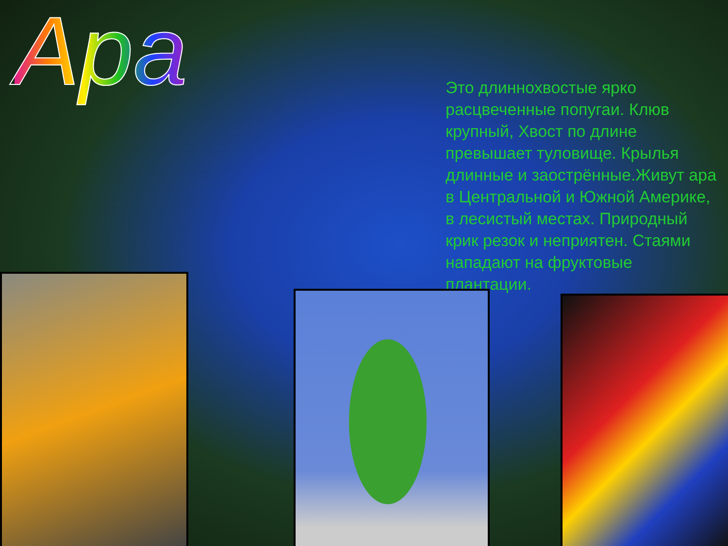Ара
Это длиннохвостые ярко расцвеченные попугаи. Клюв крупный, Хвост по длине превышает туловище. Крылья длинные и заострённые.Живут ара в Центральной и Южной Америке, в лесистый местах. Природный крик резок и неприятен. Стаями нападают на фруктовые плантации.